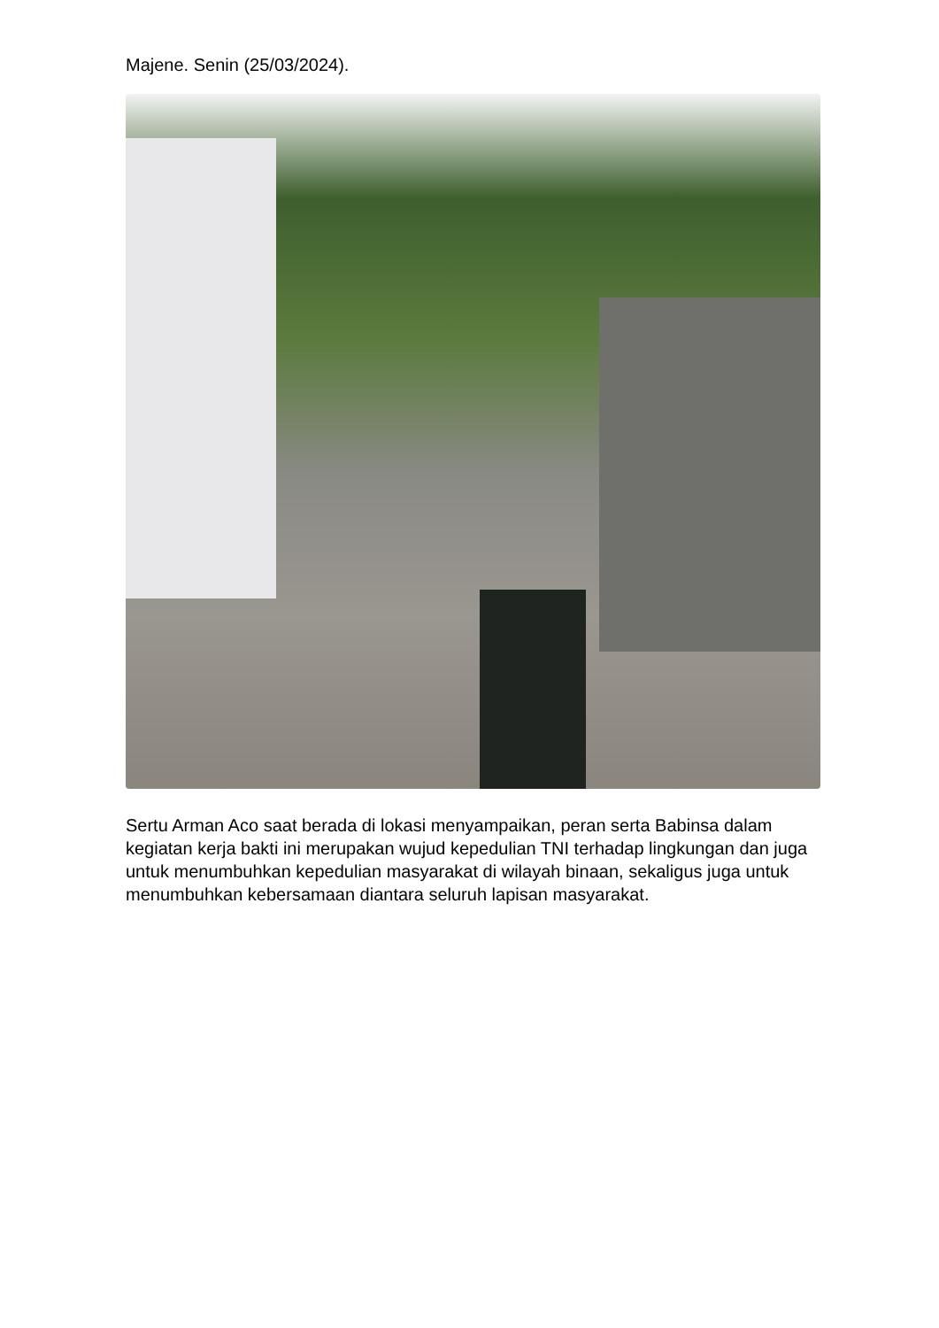Majene. Senin (25/03/2024).
Sertu Arman Aco saat berada di lokasi menyampaikan, peran serta Babinsa dalam kegiatan kerja bakti ini merupakan wujud kepedulian TNI terhadap lingkungan dan juga untuk menumbuhkan kepedulian masyarakat di wilayah binaan, sekaligus juga untuk menumbuhkan kebersamaan diantara seluruh lapisan masyarakat.